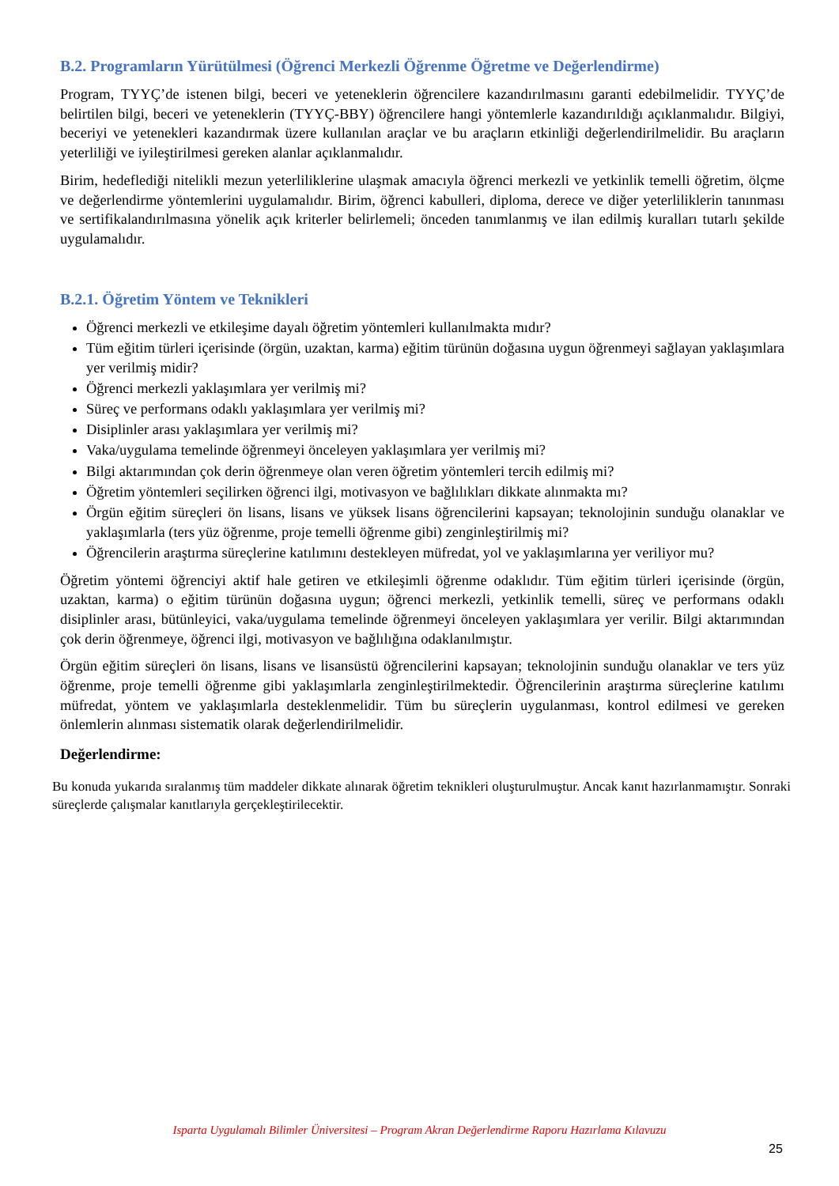B.2. Programların Yürütülmesi (Öğrenci Merkezli Öğrenme Öğretme ve Değerlendirme)
Program, TYYÇ’de istenen bilgi, beceri ve yeteneklerin öğrencilere kazandırılmasını garanti edebilmelidir. TYYÇ’de belirtilen bilgi, beceri ve yeteneklerin (TYYÇ-BBY) öğrencilere hangi yöntemlerle kazandırıldığı açıklanmalıdır. Bilgiyi, beceriyi ve yetenekleri kazandırmak üzere kullanılan araçlar ve bu araçların etkinliği değerlendirilmelidir. Bu araçların yeterliliği ve iyileştirilmesi gereken alanlar açıklanmalıdır.
Birim, hedeflediği nitelikli mezun yeterliliklerine ulaşmak amacıyla öğrenci merkezli ve yetkinlik temelli öğretim, ölçme ve değerlendirme yöntemlerini uygulamalıdır. Birim, öğrenci kabulleri, diploma, derece ve diğer yeterliliklerin tanınması ve sertifikalandırılmasına yönelik açık kriterler belirlemeli; önceden tanımlanmış ve ilan edilmiş kuralları tutarlı şekilde uygulamalıdır.
B.2.1. Öğretim Yöntem ve Teknikleri
Öğrenci merkezli ve etkileşime dayalı öğretim yöntemleri kullanılmakta mıdır?
Tüm eğitim türleri içerisinde (örgün, uzaktan, karma) eğitim türünün doğasına uygun öğrenmeyi sağlayan yaklaşımlara yer verilmiş midir?
Öğrenci merkezli yaklaşımlara yer verilmiş mi?
Süreç ve performans odaklı yaklaşımlara yer verilmiş mi?
Disiplinler arası yaklaşımlara yer verilmiş mi?
Vaka/uygulama temelinde öğrenmeyi önceleyen yaklaşımlara yer verilmiş mi?
Bilgi aktarımından çok derin öğrenmeye olan veren öğretim yöntemleri tercih edilmiş mi?
Öğretim yöntemleri seçilirken öğrenci ilgi, motivasyon ve bağlılıkları dikkate alınmakta mı?
Örgün eğitim süreçleri ön lisans, lisans ve yüksek lisans öğrencilerini kapsayan; teknolojinin sunduğu olanaklar ve yaklaşımlarla (ters yüz öğrenme, proje temelli öğrenme gibi) zenginleştirilmiş mi?
Öğrencilerin araştırma süreçlerine katılımını destekleyen müfredat, yol ve yaklaşımlarına yer veriliyor mu?
Öğretim yöntemi öğrenciyi aktif hale getiren ve etkileşimli öğrenme odaklıdır. Tüm eğitim türleri içerisinde (örgün, uzaktan, karma) o eğitim türünün doğasına uygun; öğrenci merkezli, yetkinlik temelli, süreç ve performans odaklı disiplinler arası, bütünleyici, vaka/uygulama temelinde öğrenmeyi önceleyen yaklaşımlara yer verilir. Bilgi aktarımından çok derin öğrenmeye, öğrenci ilgi, motivasyon ve bağlılığına odaklanılmıştır.
Örgün eğitim süreçleri ön lisans, lisans ve lisansüstü öğrencilerini kapsayan; teknolojinin sunduğu olanaklar ve ters yüz öğrenme, proje temelli öğrenme gibi yaklaşımlarla zenginleştirilmektedir. Öğrencilerinin araştırma süreçlerine katılımı müfredat, yöntem ve yaklaşımlarla desteklenmelidir. Tüm bu süreçlerin uygulanması, kontrol edilmesi ve gereken önlemlerin alınması sistematik olarak değerlendirilmelidir.
Değerlendirme:
Bu konuda yukarıda sıralanmış tüm maddeler dikkate alınarak öğretim teknikleri oluşturulmuştur. Ancak kanıt hazırlanmamıştır. Sonraki süreçlerde çalışmalar kanıtlarıyla gerçekleştirilecektir.
Isparta Uygulamalı Bilimler Üniversitesi – Program Akran Değerlendirme Raporu Hazırlama Kılavuzu
25